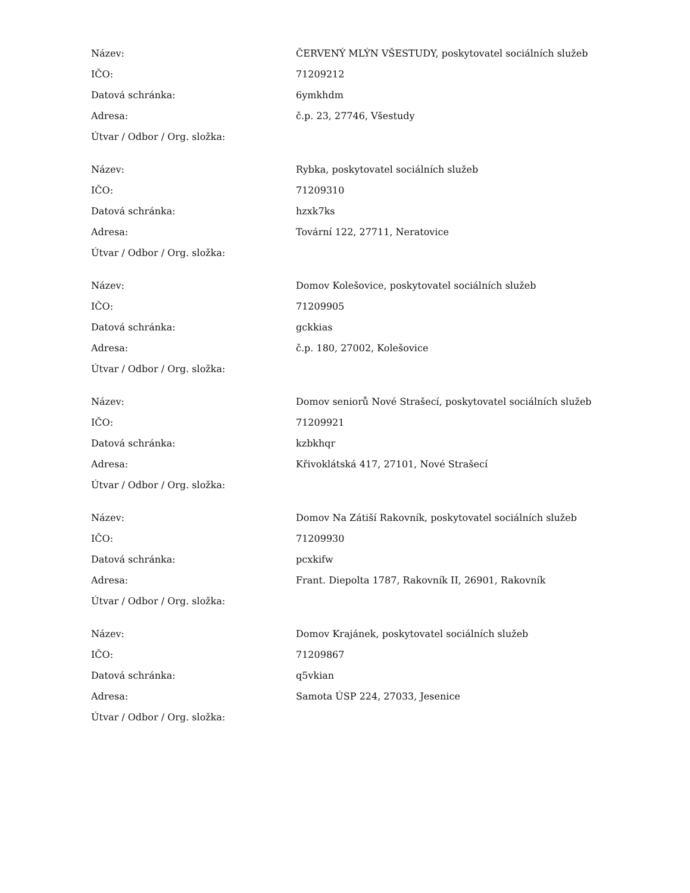| Název: | ČERVENÝ MLÝN VŠESTUDY, poskytovatel sociálních služeb |
| IČO: | 71209212 |
| Datová schránka: | 6ymkhdm |
| Adresa: | č.p. 23, 27746, Všestudy |
| Útvar / Odbor / Org. složka: | |
| Název: | Rybka, poskytovatel sociálních služeb |
| IČO: | 71209310 |
| Datová schránka: | hzxk7ks |
| Adresa: | Tovární 122, 27711, Neratovice |
| Útvar / Odbor / Org. složka: | |
| Název: | Domov Kolešovice, poskytovatel sociálních služeb |
| IČO: | 71209905 |
| Datová schránka: | gckkias |
| Adresa: | č.p. 180, 27002, Kolešovice |
| Útvar / Odbor / Org. složka: | |
| Název: | Domov seniorů Nové Strašecí, poskytovatel sociálních služeb |
| IČO: | 71209921 |
| Datová schránka: | kzbkhqr |
| Adresa: | Křivoklátská 417, 27101, Nové Strašecí |
| Útvar / Odbor / Org. složka: | |
| Název: | Domov Na Zátiší Rakovník, poskytovatel sociálních služeb |
| IČO: | 71209930 |
| Datová schránka: | pcxkifw |
| Adresa: | Frant. Diepolta 1787, Rakovník II, 26901, Rakovník |
| Útvar / Odbor / Org. složka: | |
| Název: | Domov Krajánek, poskytovatel sociálních služeb |
| IČO: | 71209867 |
| Datová schránka: | q5vkian |
| Adresa: | Samota ÚSP 224, 27033, Jesenice |
| Útvar / Odbor / Org. složka: | |